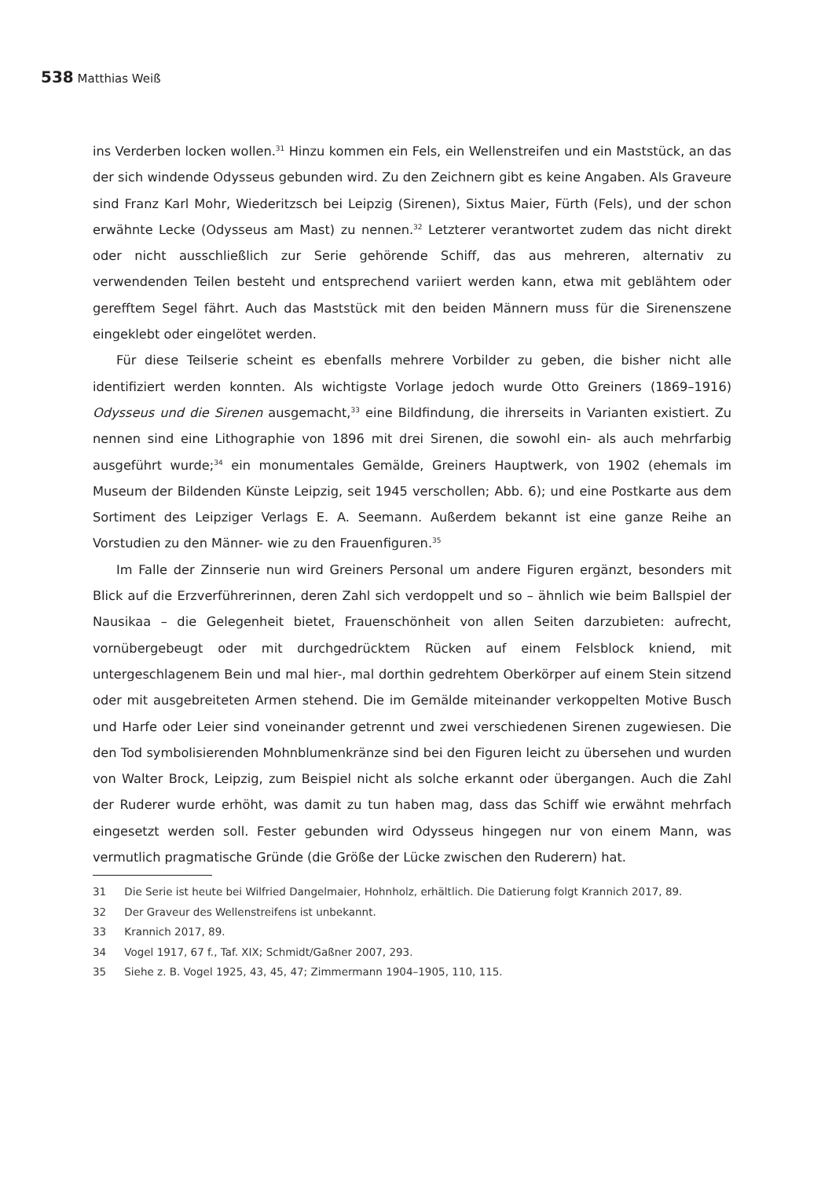538 Matthias Weiß
ins Verderben locken wollen.<sup>31</sup> Hinzu kommen ein Fels, ein Wellenstreifen und ein Maststück, an das der sich windende Odysseus gebunden wird. Zu den Zeichnern gibt es keine Angaben. Als Graveure sind Franz Karl Mohr, Wiederitzsch bei Leipzig (Sirenen), Sixtus Maier, Fürth (Fels), und der schon erwähnte Lecke (Odysseus am Mast) zu nennen.<sup>32</sup> Letzterer verantwortet zudem das nicht direkt oder nicht ausschließlich zur Serie gehörende Schiff, das aus mehreren, alternativ zu verwendenden Teilen besteht und entsprechend variiert werden kann, etwa mit geblähtem oder gerefftem Segel fährt. Auch das Maststück mit den beiden Männern muss für die Sirenenszene eingeklebt oder eingelötet werden.
Für diese Teilserie scheint es ebenfalls mehrere Vorbilder zu geben, die bisher nicht alle identifiziert werden konnten. Als wichtigste Vorlage jedoch wurde Otto Greiners (1869–1916) Odysseus und die Sirenen ausgemacht,<sup>33</sup> eine Bildfindung, die ihrerseits in Varianten existiert. Zu nennen sind eine Lithographie von 1896 mit drei Sirenen, die sowohl ein- als auch mehrfarbig ausgeführt wurde;<sup>34</sup> ein monumentales Gemälde, Greiners Hauptwerk, von 1902 (ehemals im Museum der Bildenden Künste Leipzig, seit 1945 verschollen; Abb. 6); und eine Postkarte aus dem Sortiment des Leipziger Verlags E. A. Seemann. Außerdem bekannt ist eine ganze Reihe an Vorstudien zu den Männer- wie zu den Frauenfiguren.<sup>35</sup>
Im Falle der Zinnserie nun wird Greiners Personal um andere Figuren ergänzt, besonders mit Blick auf die Erzverführerinnen, deren Zahl sich verdoppelt und so – ähnlich wie beim Ballspiel der Nausikaa – die Gelegenheit bietet, Frauenschönheit von allen Seiten darzubieten: aufrecht, vornübergebeugt oder mit durchgedrücktem Rücken auf einem Felsblock kniend, mit untergeschlagenem Bein und mal hier-, mal dorthin gedrehtem Oberkörper auf einem Stein sitzend oder mit ausgebreiteten Armen stehend. Die im Gemälde miteinander verkoppelten Motive Busch und Harfe oder Leier sind voneinander getrennt und zwei verschiedenen Sirenen zugewiesen. Die den Tod symbolisierenden Mohnblumenkränze sind bei den Figuren leicht zu übersehen und wurden von Walter Brock, Leipzig, zum Beispiel nicht als solche erkannt oder übergangen. Auch die Zahl der Ruderer wurde erhöht, was damit zu tun haben mag, dass das Schiff wie erwähnt mehrfach eingesetzt werden soll. Fester gebunden wird Odysseus hingegen nur von einem Mann, was vermutlich pragmatische Gründe (die Größe der Lücke zwischen den Ruderern) hat.
31 Die Serie ist heute bei Wilfried Dangelmaier, Hohnholz, erhältlich. Die Datierung folgt Krannich 2017, 89.
32 Der Graveur des Wellenstreifens ist unbekannt.
33 Krannich 2017, 89.
34 Vogel 1917, 67 f., Taf. XIX; Schmidt/Gaßner 2007, 293.
35 Siehe z. B. Vogel 1925, 43, 45, 47; Zimmermann 1904–1905, 110, 115.